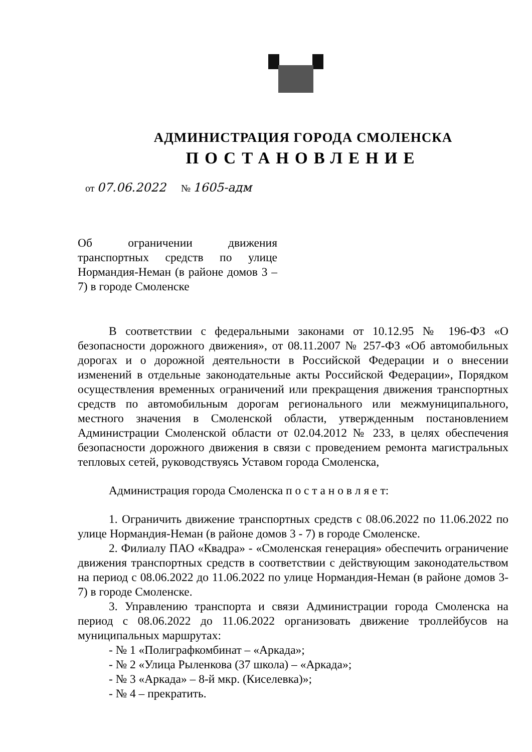АДМИНИСТРАЦИЯ ГОРОДА СМОЛЕНСКА
ПОСТАНОВЛЕНИЕ
от 07.06.2022 № 1605-адм
Об ограничении движения транспортных средств по улице Нормандия-Неман (в районе домов 3 – 7) в городе Смоленске
В соответствии с федеральными законами от 10.12.95 № 196-ФЗ «О безопасности дорожного движения», от 08.11.2007 № 257-ФЗ «Об автомобильных дорогах и о дорожной деятельности в Российской Федерации и о внесении изменений в отдельные законодательные акты Российской Федерации», Порядком осуществления временных ограничений или прекращения движения транспортных средств по автомобильным дорогам регионального или межмуниципального, местного значения в Смоленской области, утвержденным постановлением Администрации Смоленской области от 02.04.2012 № 233, в целях обеспечения безопасности дорожного движения в связи с проведением ремонта магистральных тепловых сетей, руководствуясь Уставом города Смоленска,
Администрация города Смоленска п о с т а н о в л я е т:
1. Ограничить движение транспортных средств с 08.06.2022 по 11.06.2022 по улице Нормандия-Неман (в районе домов 3 - 7) в городе Смоленске.
2. Филиалу ПАО «Квадра» - «Смоленская генерация» обеспечить ограничение движения транспортных средств в соответствии с действующим законодательством на период с 08.06.2022 до 11.06.2022 по улице Нормандия-Неман (в районе домов 3-7) в городе Смоленске.
3. Управлению транспорта и связи Администрации города Смоленска на период с 08.06.2022 до 11.06.2022 организовать движение троллейбусов на муниципальных маршрутах:
- № 1 «Полиграфкомбинат – «Аркада»;
- № 2 «Улица Рыленкова (37 школа) – «Аркада»;
- № 3 «Аркада» – 8-й мкр. (Киселевка)»;
- № 4 – прекратить.